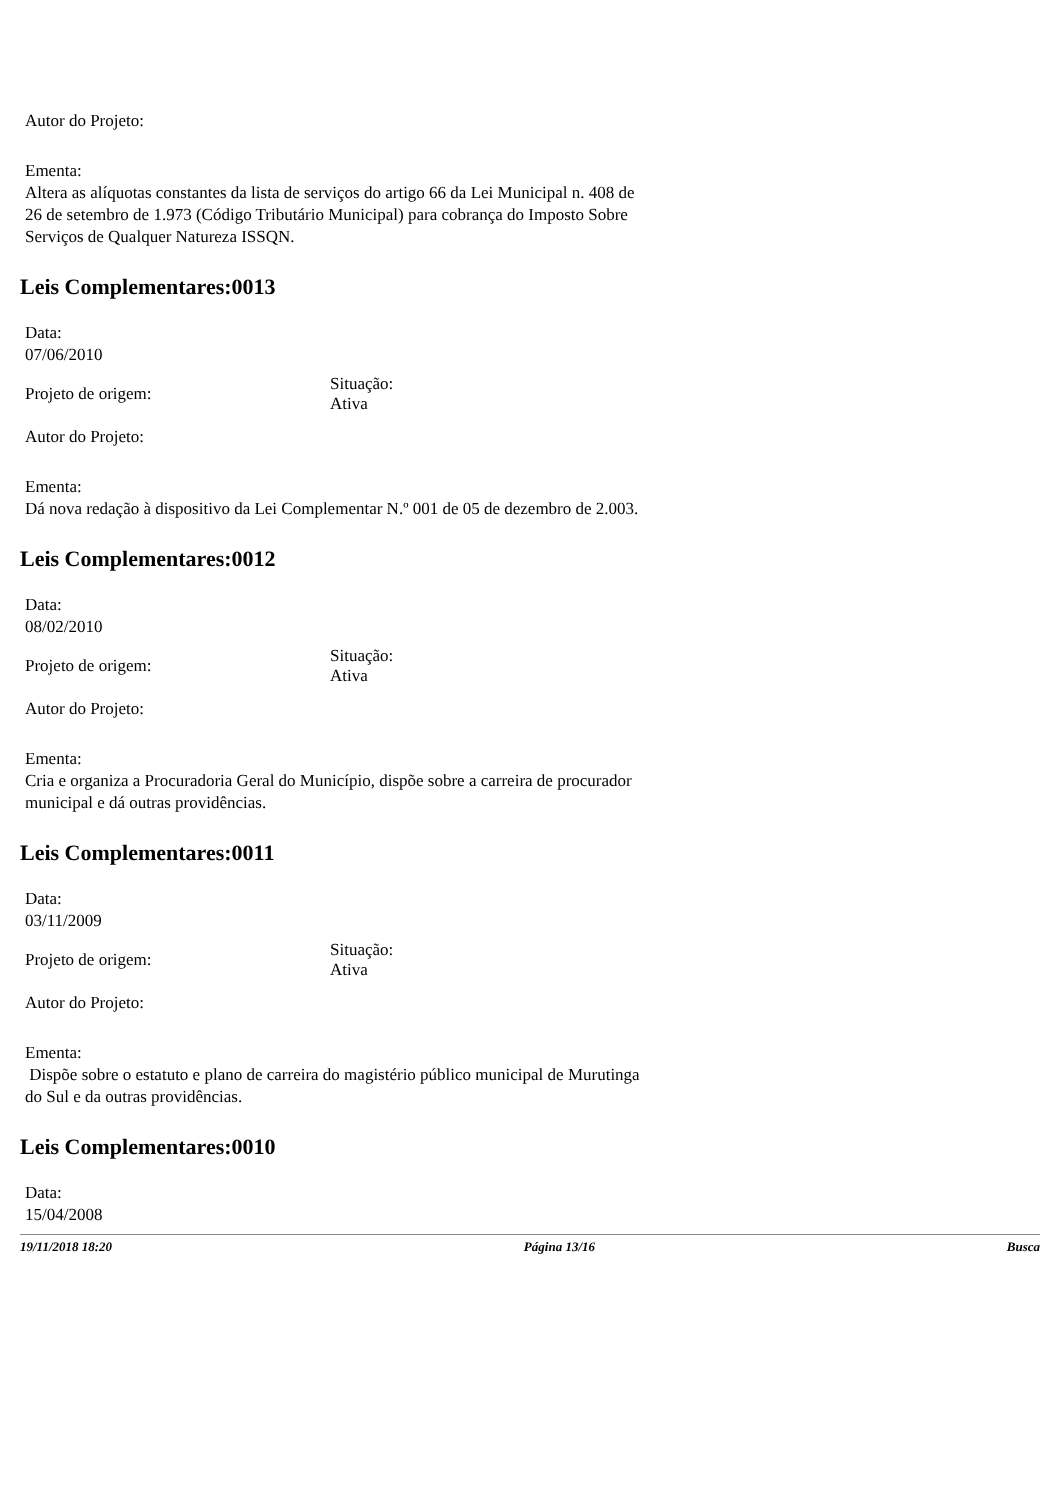Autor do Projeto:
Ementa:
Altera as alíquotas constantes da lista de serviços do artigo 66 da Lei Municipal n. 408 de 26 de setembro de 1.973 (Código Tributário Municipal) para cobrança do Imposto Sobre Serviços de Qualquer Natureza ISSQN.
Leis Complementares:0013
Data:
07/06/2010
Projeto de origem:
Situação:
Ativa
Autor do Projeto:
Ementa:
Dá nova redação à dispositivo da Lei Complementar N.º 001 de 05 de dezembro de 2.003.
Leis Complementares:0012
Data:
08/02/2010
Projeto de origem:
Situação:
Ativa
Autor do Projeto:
Ementa:
Cria e organiza a Procuradoria Geral do Município, dispõe sobre a carreira de procurador municipal e dá outras providências.
Leis Complementares:0011
Data:
03/11/2009
Projeto de origem:
Situação:
Ativa
Autor do Projeto:
Ementa:
Dispõe sobre o estatuto e plano de carreira do magistério público municipal de Murutinga do Sul e da outras providências.
Leis Complementares:0010
Data:
15/04/2008
19/11/2018 18:20 Página 13/16 Busca